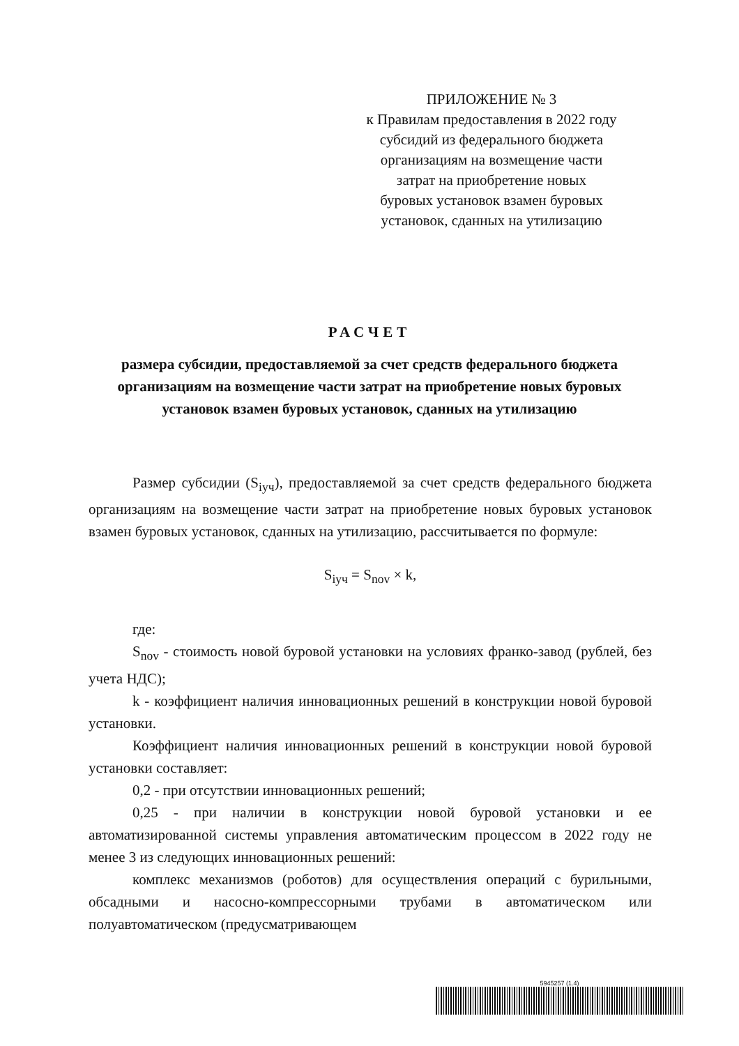ПРИЛОЖЕНИЕ № 3
к Правилам предоставления в 2022 году
субсидий из федерального бюджета
организациям на возмещение части
затрат на приобретение новых
буровых установок взамен буровых
установок, сданных на утилизацию
РАСЧЕТ
размера субсидии, предоставляемой за счет средств федерального бюджета организациям на возмещение части затрат на приобретение новых буровых установок взамен буровых установок, сданных на утилизацию
Размер субсидии (S<sub>iуч</sub>), предоставляемой за счет средств федерального бюджета организациям на возмещение части затрат на приобретение новых буровых установок взамен буровых установок, сданных на утилизацию, рассчитывается по формуле:
S<sub>iуч</sub> = S<sub>nov</sub> × k,
где:
S<sub>nov</sub> - стоимость новой буровой установки на условиях франко-завод (рублей, без учета НДС);
k - коэффициент наличия инновационных решений в конструкции новой буровой установки.
Коэффициент наличия инновационных решений в конструкции новой буровой установки составляет:
0,2 - при отсутствии инновационных решений;
0,25 - при наличии в конструкции новой буровой установки и ее автоматизированной системы управления автоматическим процессом в 2022 году не менее 3 из следующих инновационных решений:
комплекс механизмов (роботов) для осуществления операций с бурильными, обсадными и насосно-компрессорными трубами в автоматическом или полуавтоматическом (предусматривающем
5945257 (1.4)